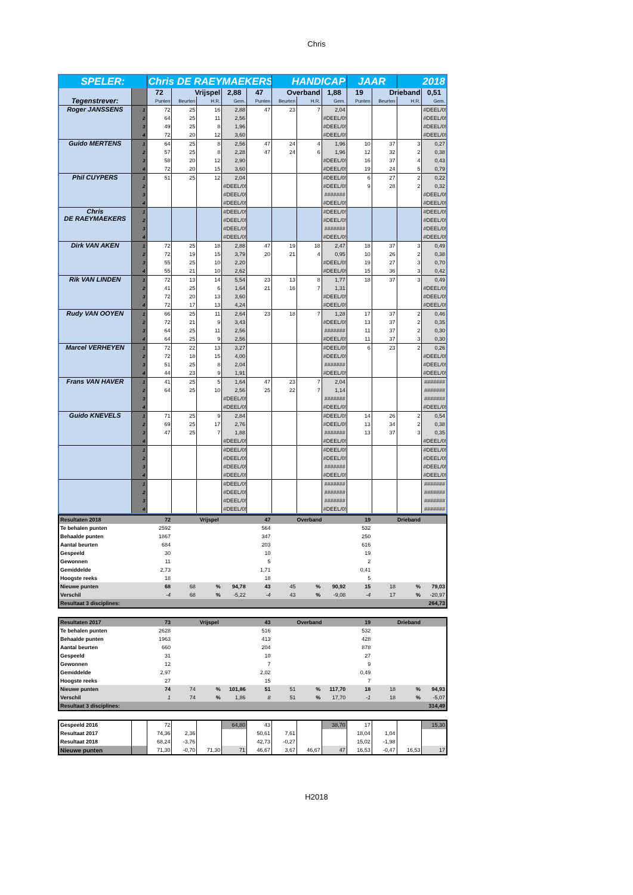Chris
| SPELER: | | Chris DE RAEYMAEKERS | | | | | HANDICAP | | | JAAR | | 2018 | |
| Tegenstrever: | | 72 | Vrijspel | | 2,88 | 47 | Overband | | 1,88 | 19 | Drieband | | 0,51 |
| | | Punten | Beurten | H.R. | Gem. | Punten | Beurten | H.R. | Gem. | Punten | Beurten | H.R. | Gem. |
| Roger JANSSENS | 1 | 72 | 25 | 16 | 2,88 | 47 | 23 | 7 | 2,04 | | | | #DEEL/0! |
| | 2 | 64 | 25 | 11 | 2,56 | | | | #DEEL/0! | | | | #DEEL/0! |
| | 3 | 49 | 25 | 8 | 1,96 | | | | #DEEL/0! | | | | #DEEL/0! |
| | 4 | 72 | 20 | 12 | 3,60 | | | | #DEEL/0! | | | | #DEEL/0! |
| Guido MERTENS | 1 | 64 | 25 | 8 | 2,56 | 47 | 24 | 4 | 1,96 | 10 | 37 | 3 | 0,27 |
| | 2 | 57 | 25 | 8 | 2,28 | 47 | 24 | 6 | 1,96 | 12 | 32 | 2 | 0,38 |
| | 3 | 58 | 20 | 12 | 2,90 | | | | #DEEL/0! | 16 | 37 | 4 | 0,43 |
| | 4 | 72 | 20 | 15 | 3,60 | | | | #DEEL/0! | 19 | 24 | 5 | 0,79 |
| Phil CUYPERS | 1 | 51 | 25 | 12 | 2,04 | | | | #DEEL/0! | 6 | 27 | 2 | 0,22 |
| | 2 | | | | #DEEL/0! | | | | #DEEL/0! | 9 | 28 | 2 | 0,32 |
| | 3 | | | | #DEEL/0! | | | | ####### | | | | #DEEL/0! |
| | 4 | | | | #DEEL/0! | | | | #DEEL/0! | | | | #DEEL/0! |
| Chris DE RAEYMAEKERS | 1 | | | | #DEEL/0! | | | | #DEEL/0! | | | | #DEEL/0! |
| | 2 | | | | #DEEL/0! | | | | #DEEL/0! | | | | #DEEL/0! |
| | 3 | | | | #DEEL/0! | | | | ####### | | | | #DEEL/0! |
| | 4 | | | | #DEEL/0! | | | | #DEEL/0! | | | | #DEEL/0! |
| Dirk VAN AKEN | 1 | 72 | 25 | 18 | 2,88 | 47 | 19 | 18 | 2,47 | 18 | 37 | 3 | 0,49 |
| | 2 | 72 | 19 | 15 | 3,79 | 20 | 21 | 4 | 0,95 | 10 | 26 | 2 | 0,38 |
| | 3 | 55 | 25 | 10 | 2,20 | | | | #DEEL/0! | 19 | 27 | 3 | 0,70 |
| | 4 | 55 | 21 | 10 | 2,62 | | | | #DEEL/0! | 15 | 36 | 3 | 0,42 |
| Rik VAN LINDEN | 1 | 72 | 13 | 14 | 5,54 | 23 | 13 | 8 | 1,77 | 18 | 37 | 3 | 0,49 |
| | 2 | 41 | 25 | 6 | 1,64 | 21 | 16 | 7 | 1,31 | | | | #DEEL/0! |
| | 3 | 72 | 20 | 13 | 3,60 | | | | #DEEL/0! | | | | #DEEL/0! |
| | 4 | 72 | 17 | 13 | 4,24 | | | | #DEEL/0! | | | | #DEEL/0! |
| Rudy VAN OOYEN | 1 | 66 | 25 | 11 | 2,64 | 23 | 18 | 7 | 1,28 | 17 | 37 | 2 | 0,46 |
| | 2 | 72 | 21 | 9 | 3,43 | | | | #DEEL/0! | 13 | 37 | 2 | 0,35 |
| | 3 | 64 | 25 | 11 | 2,56 | | | | ####### | 11 | 37 | 2 | 0,30 |
| | 4 | 64 | 25 | 9 | 2,56 | | | | #DEEL/0! | 11 | 37 | 3 | 0,30 |
| Marcel VERHEYEN | 1 | 72 | 22 | 13 | 3,27 | | | | #DEEL/0! | 6 | 23 | 2 | 0,26 |
| | 2 | 72 | 18 | 15 | 4,00 | | | | #DEEL/0! | | | | #DEEL/0! |
| | 3 | 51 | 25 | 8 | 2,04 | | | | ####### | | | | #DEEL/0! |
| | 4 | 44 | 23 | 9 | 1,91 | | | | #DEEL/0! | | | | #DEEL/0! |
| Frans VAN HAVER | 1 | 41 | 25 | 5 | 1,64 | 47 | 23 | 7 | 2,04 | | | | ####### |
| | 2 | 64 | 25 | 10 | 2,56 | 25 | 22 | 7 | 1,14 | | | | ####### |
| | 3 | | | | #DEEL/0! | | | | ####### | | | | ####### |
| | 4 | | | | #DEEL/0! | | | | #DEEL/0! | | | | #DEEL/0! |
| Guido KNEVELS | 1 | 71 | 25 | 9 | 2,84 | | | | #DEEL/0! | 14 | 26 | 2 | 0,54 |
| | 2 | 69 | 25 | 17 | 2,76 | | | | #DEEL/0! | 13 | 34 | 2 | 0,38 |
| | 3 | 47 | 25 | 7 | 1,88 | | | | ####### | 13 | 37 | 3 | 0,35 |
| | 4 | | | | #DEEL/0! | | | | #DEEL/0! | | | | #DEEL/0! |
| | 1 | | | | #DEEL/0! | | | | #DEEL/0! | | | | #DEEL/0! |
| | 2 | | | | #DEEL/0! | | | | #DEEL/0! | | | | #DEEL/0! |
| | 3 | | | | #DEEL/0! | | | | ####### | | | | #DEEL/0! |
| | 4 | | | | #DEEL/0! | | | | #DEEL/0! | | | | #DEEL/0! |
| | 1 | | | | #DEEL/0! | | | | ####### | | | | ####### |
| | 2 | | | | #DEEL/0! | | | | ####### | | | | ####### |
| | 3 | | | | #DEEL/0! | | | | ####### | | | | ####### |
| | 4 | | | | #DEEL/0! | | | | #DEEL/0! | | | | ####### |
| Resultaten 2018 | 72 | Vrijspel | | | 47 | Overband | | | 19 | Drieband | | |
| Te behalen punten | 2592 | | | | 564 | | | | 532 | | | |
| Behaalde punten | 1867 | | | | 347 | | | | 250 | | | |
| Aantal beurten | 684 | | | | 203 | | | | 616 | | | |
| Gespeeld | 30 | | | | 10 | | | | 19 | | | |
| Gewonnen | 11 | | | | 5 | | | | 2 | | | |
| Gemiddelde | 2,73 | | | | 1,71 | | | | 0,41 | | | |
| Hoogste reeks | 18 | | | | 18 | | | | 5 | | | |
| Nieuwe punten | 68 | 68 | % | 94,78 | 43 | 45 | % | 90,92 | 15 | 18 | % | 79,03 |
| Verschil | -4 | 68 | % | -5,22 | -4 | 43 | % | -9,08 | -4 | 17 | % | -20,97 |
| Resultaat 3 disciplines: | | | | | | | | | | | 264,73 | |
| Resultaten 2017 | 73 | Vrijspel | | | 43 | Overband | | | 19 | Drieband | | |
| Te behalen punten | 2628 | | | | 516 | | | | 532 | | | |
| Behaalde punten | 1963 | | | | 413 | | | | 428 | | | |
| Aantal beurten | 660 | | | | 204 | | | | 878 | | | |
| Gespeeld | 31 | | | | 10 | | | | 27 | | | |
| Gewonnen | 12 | | | | 7 | | | | 9 | | | |
| Gemiddelde | 2,97 | | | | 2,02 | | | | 0,49 | | | |
| Hoogste reeks | 27 | | | | 15 | | | | 7 | | | |
| Nieuwe punten | 74 | 74 | % | 101,86 | 51 | 51 | % | 117,70 | 18 | 18 | % | 94,93 |
| Verschil | 1 | 74 | % | 1,86 | 8 | 51 | % | 17,70 | -1 | 18 | % | -5,07 |
| Resultaat 3 disciplines: | | | | | | | | | | | 314,49 | |
| Gespeeld 2016 | | 72 | | | 64,80 | 43 | | | 38,70 | 17 | | | 15,30 |
| Resultaat 2017 | | 74,36 | 2,36 | | | 50,61 | 7,61 | | | 18,04 | 1,04 | | |
| Resultaat 2018 | | 68,24 | -3,76 | | | 42,73 | -0,27 | | | 15,02 | -1,98 | | |
| Nieuwe punten | | 71,30 | -0,70 | 71,30 | 71 | 46,67 | 3,67 | 46,67 | 47 | 16,53 | -0,47 | 16,53 | 17 |
H2018